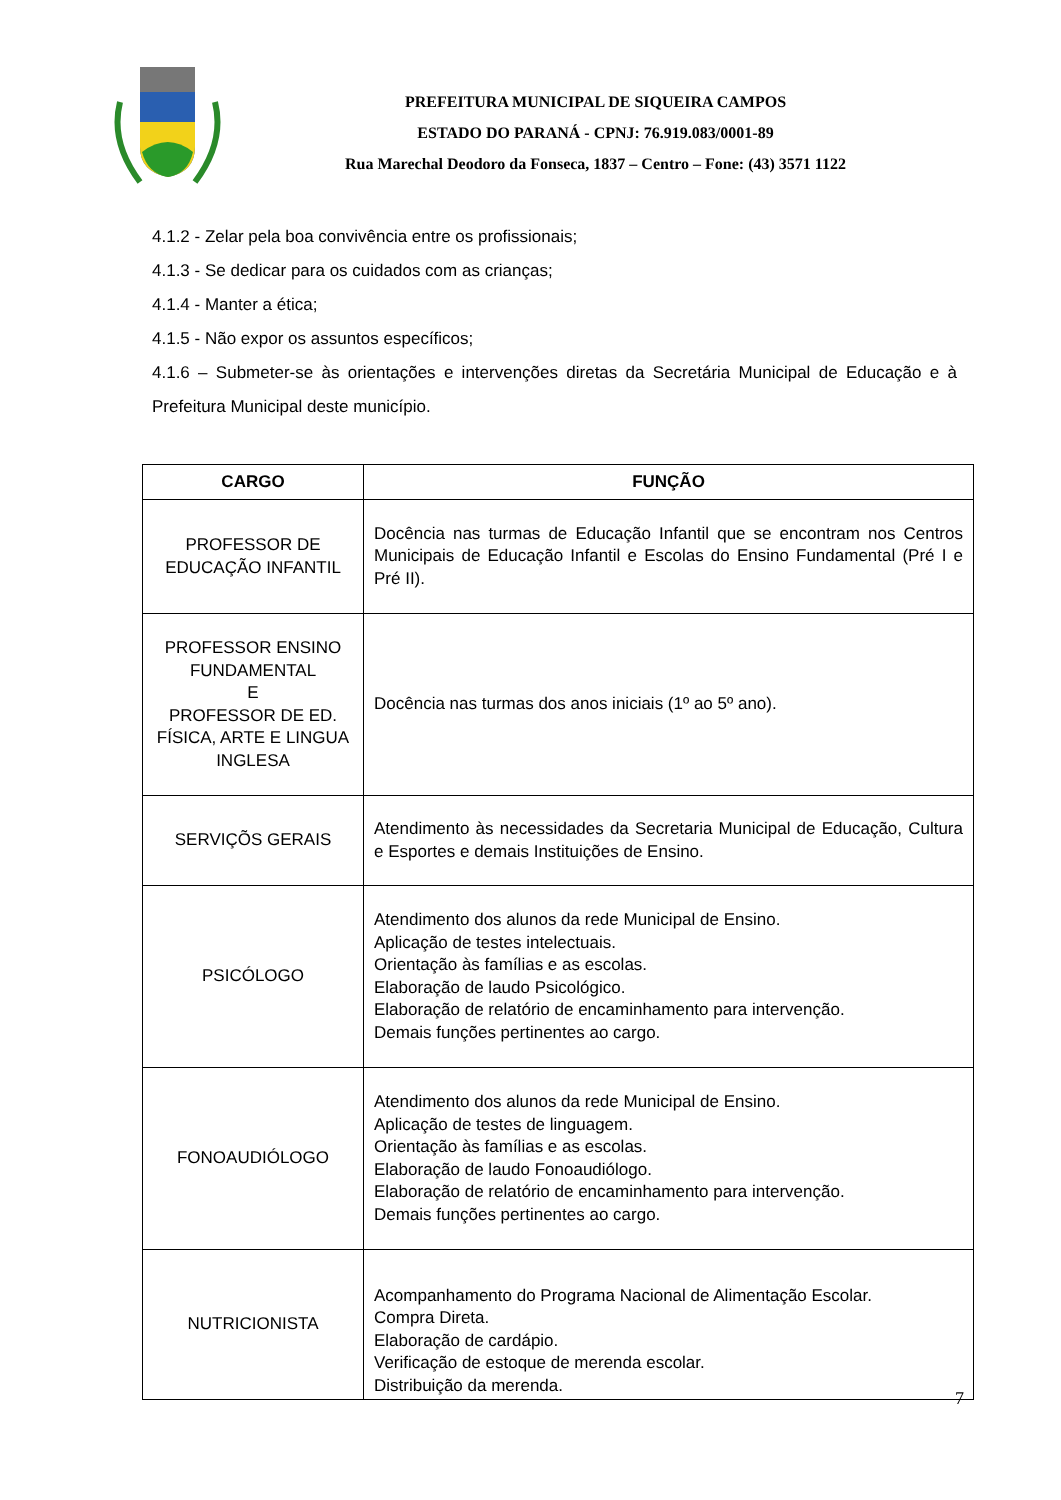PREFEITURA MUNICIPAL DE SIQUEIRA CAMPOS
ESTADO DO PARANÁ - CPNJ: 76.919.083/0001-89
Rua Marechal Deodoro da Fonseca, 1837 – Centro – Fone: (43) 3571 1122
4.1.2 - Zelar pela boa convivência entre os profissionais;
4.1.3 - Se dedicar para os cuidados com as crianças;
4.1.4 - Manter a ética;
4.1.5 - Não expor os assuntos específicos;
4.1.6 – Submeter-se às orientações e intervenções diretas da Secretária Municipal de Educação e à Prefeitura Municipal deste município.
| CARGO | FUNÇÃO |
| --- | --- |
| PROFESSOR DE EDUCAÇÃO INFANTIL | Docência nas turmas de Educação Infantil que se encontram nos Centros Municipais de Educação Infantil e Escolas do Ensino Fundamental (Pré I e Pré II). |
| PROFESSOR ENSINO FUNDAMENTAL E PROFESSOR DE ED. FÍSICA, ARTE E LINGUA INGLESA | Docência nas turmas dos anos iniciais (1º ao 5º ano). |
| SERVIÇÕS GERAIS | Atendimento às necessidades da Secretaria Municipal de Educação, Cultura e Esportes e demais Instituições de Ensino. |
| PSICÓLOGO | Atendimento dos alunos da rede Municipal de Ensino. Aplicação de testes intelectuais. Orientação às famílias e as escolas. Elaboração de laudo Psicológico. Elaboração de relatório de encaminhamento para intervenção. Demais funções pertinentes ao cargo. |
| FONOAUDIÓLOGO | Atendimento dos alunos da rede Municipal de Ensino. Aplicação de testes de linguagem. Orientação às famílias e as escolas. Elaboração de laudo Fonoaudiólogo. Elaboração de relatório de encaminhamento para intervenção. Demais funções pertinentes ao cargo. |
| NUTRICIONISTA | Acompanhamento do Programa Nacional de Alimentação Escolar. Compra Direta. Elaboração de cardápio. Verificação de estoque de merenda escolar. Distribuição da merenda. |
7